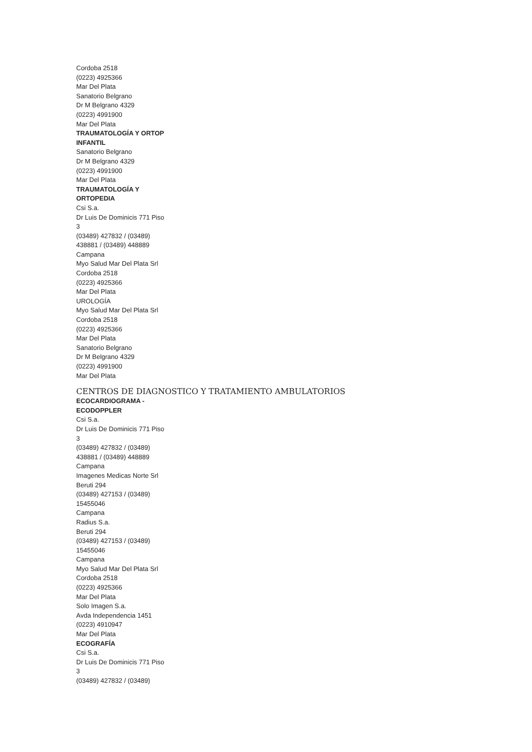Cordoba 2518
(0223) 4925366
Mar Del Plata
Sanatorio Belgrano
Dr M Belgrano 4329
(0223) 4991900
Mar Del Plata
TRAUMATOLOGÍA Y ORTOP
INFANTIL
Sanatorio Belgrano
Dr M Belgrano 4329
(0223) 4991900
Mar Del Plata
TRAUMATOLOGÍA Y
ORTOPEDIA
Csi S.a.
Dr Luis De Dominicis 771 Piso
3
(03489) 427832 / (03489)
438881 / (03489) 448889
Campana
Myo Salud Mar Del Plata Srl
Cordoba 2518
(0223) 4925366
Mar Del Plata
UROLOGÍA
Myo Salud Mar Del Plata Srl
Cordoba 2518
(0223) 4925366
Mar Del Plata
Sanatorio Belgrano
Dr M Belgrano 4329
(0223) 4991900
Mar Del Plata
CENTROS DE DIAGNOSTICO Y TRATAMIENTO AMBULATORIOS
ECOCARDIOGRAMA -
ECODOPPLER
Csi S.a.
Dr Luis De Dominicis 771 Piso
3
(03489) 427832 / (03489)
438881 / (03489) 448889
Campana
Imagenes Medicas Norte Srl
Beruti 294
(03489) 427153 / (03489)
15455046
Campana
Radius S.a.
Beruti 294
(03489) 427153 / (03489)
15455046
Campana
Myo Salud Mar Del Plata Srl
Cordoba 2518
(0223) 4925366
Mar Del Plata
Solo Imagen S.a.
Avda Independencia 1451
(0223) 4910947
Mar Del Plata
ECOGRAFÍA
Csi S.a.
Dr Luis De Dominicis 771 Piso
3
(03489) 427832 / (03489)